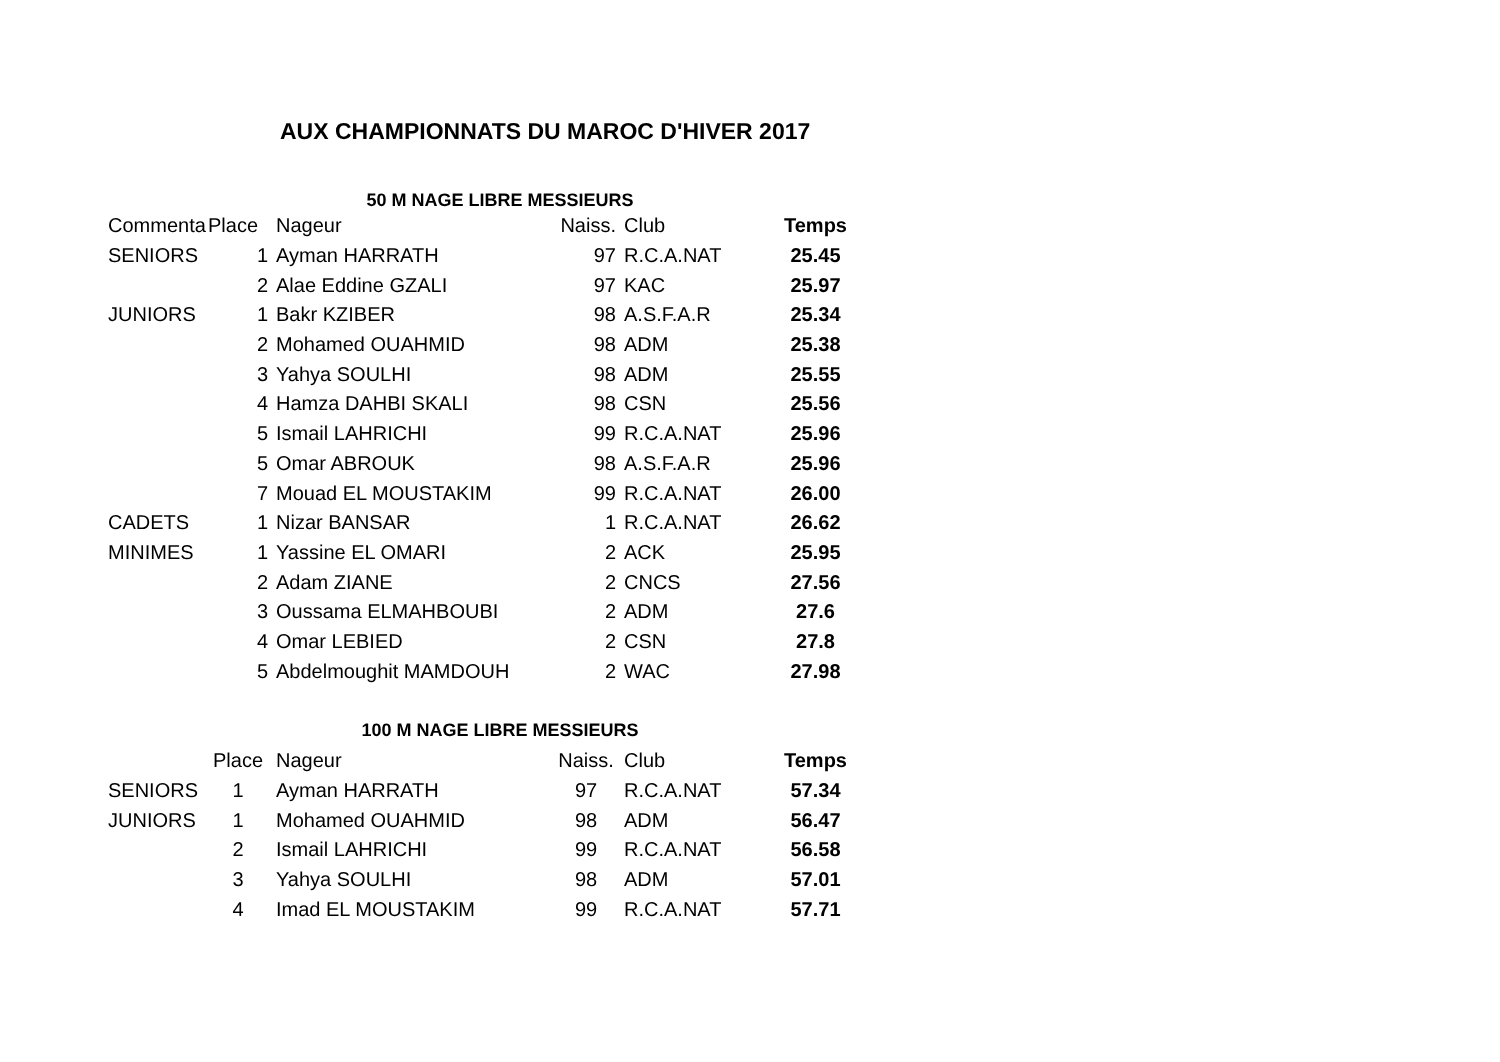AUX CHAMPIONNATS DU MAROC D'HIVER 2017
50 M NAGE LIBRE MESSIEURS
| Commenta | Place | Nageur | Naiss. | Club | Temps |
| --- | --- | --- | --- | --- | --- |
| SENIORS | 1 | Ayman HARRATH | 97 | R.C.A.NAT | 25.45 |
| | 2 | Alae Eddine GZALI | 97 | KAC | 25.97 |
| JUNIORS | 1 | Bakr KZIBER | 98 | A.S.F.A.R | 25.34 |
| | 2 | Mohamed OUAHMID | 98 | ADM | 25.38 |
| | 3 | Yahya SOULHI | 98 | ADM | 25.55 |
| | 4 | Hamza DAHBI SKALI | 98 | CSN | 25.56 |
| | 5 | Ismail LAHRICHI | 99 | R.C.A.NAT | 25.96 |
| | 5 | Omar ABROUK | 98 | A.S.F.A.R | 25.96 |
| | 7 | Mouad EL MOUSTAKIM | 99 | R.C.A.NAT | 26.00 |
| CADETS | 1 | Nizar BANSAR | 1 | R.C.A.NAT | 26.62 |
| MINIMES | 1 | Yassine EL OMARI | 2 | ACK | 25.95 |
| | 2 | Adam ZIANE | 2 | CNCS | 27.56 |
| | 3 | Oussama ELMAHBOUBI | 2 | ADM | 27.6 |
| | 4 | Omar LEBIED | 2 | CSN | 27.8 |
| | 5 | Abdelmoughit MAMDOUH | 2 | WAC | 27.98 |
100 M NAGE LIBRE MESSIEURS
| | Place | Nageur | Naiss. | Club | Temps |
| --- | --- | --- | --- | --- | --- |
| SENIORS | 1 | Ayman HARRATH | 97 | R.C.A.NAT | 57.34 |
| JUNIORS | 1 | Mohamed OUAHMID | 98 | ADM | 56.47 |
| | 2 | Ismail LAHRICHI | 99 | R.C.A.NAT | 56.58 |
| | 3 | Yahya SOULHI | 98 | ADM | 57.01 |
| | 4 | Imad EL MOUSTAKIM | 99 | R.C.A.NAT | 57.71 |